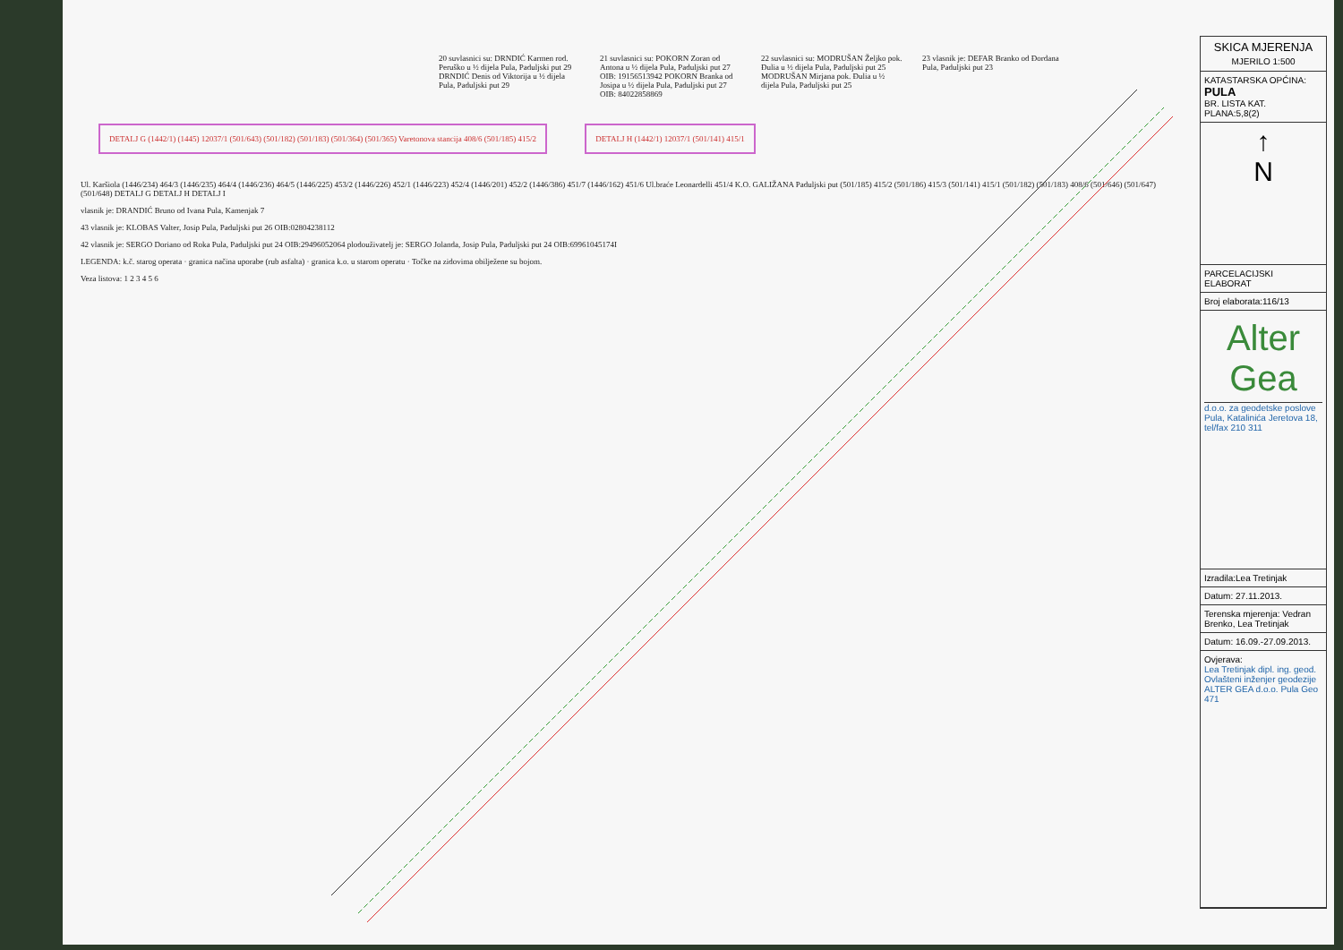20 suvlasnici su: DRNDIĆ Karmen rod. Peruško u ½ dijela Pula, Paduljski put 29 DRNDIĆ Denis od Viktorija u ½ dijela Pula, Paduljski put 29
21 suvlasnici su: POKORN Zoran od Antona u ½ dijela Pula, Paduljski put 27 OIB: 19156513942 POKORN Branka od Josipa u ½ dijela Pula, Paduljski put 27 OIB: 84022858869
22 suvlasnici su: MODRUŠAN Željko pok. Đulia u ½ dijela Pula, Paduljski put 25 MODRUŠAN Mirjana pok. Đulia u ½ dijela Pula, Paduljski put 25
23 vlasnik je: DEFAR Branko od Đordana Pula, Paduljski put 23
DETALJ G (1442/1) (1445) 12037/1 (501/643) (501/182) (501/183) (501/364) (501/365) Varetonova stancija 408/6 (501/185) 415/2
DETALJ H (1442/1) 12037/1 (501/141) 415/1
Ul. Karšiola (1446/234) 464/3 (1446/235) 464/4 (1446/236) 464/5 (1446/225) 453/2 (1446/226) 452/1 (1446/223) 452/4 (1446/201) 452/2 (1446/386) 451/7 (1446/162) 451/6 Ul.braće Leonardelli 451/4 K.O. GALIŽANA Paduljski put (501/185) 415/2 (501/186) 415/3 (501/141) 415/1 (501/182) (501/183) 408/6 (501/646) (501/647) (501/648) DETALJ G DETALJ H DETALJ I
vlasnik je: DRANDIĆ Bruno od Ivana Pula, Kamenjak 7
43 vlasnik je: KLOBAS Valter, Josip Pula, Paduljski put 26 OIB:02804238112
42 vlasnik je: SERGO Doriano od Roka Pula, Paduljski put 24 OIB:29496052064 plodouživatelj je: SERGO Jolanda, Josip Pula, Paduljski put 24 OIB:69961045174I
LEGENDA: k.č. starog operata · granica načina uporabe (rub asfalta) · granica k.o. u starom operatu · Točke na zidovima obilježene su bojom.
Veza listova: 1 2 3 4 5 6
SKICA MJERENJA
MJERILO 1:500
KATASTARSKA OPĆINA:
PULA
BR. LISTA KAT. PLANA:5,8(2)
↑
N
PARCELACIJSKI ELABORAT
Broj elaborata:116/13
Alter Gea
d.o.o. za geodetske poslove
Pula, Katalinića Jeretova 18, tel/fax 210 311
Izradila:Lea Tretinjak
Datum: 27.11.2013.
Terenska mjerenja: Vedran Brenko, Lea Tretinjak
Datum: 16.09.-27.09.2013.
Ovjerava:
Lea Tretinjak dipl. ing. geod. Ovlašteni inženjer geodezije ALTER GEA d.o.o. Pula Geo 471